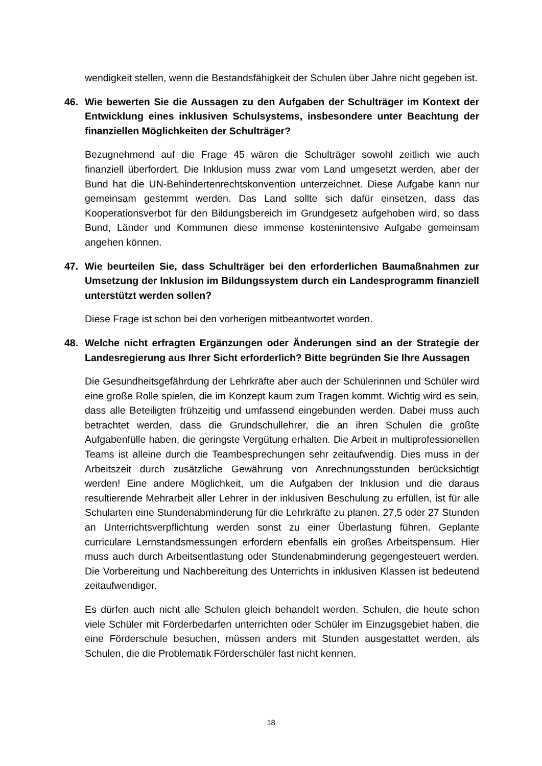wendigkeit stellen, wenn die Bestandsfähigkeit der Schulen über Jahre nicht gegeben ist.
46. Wie bewerten Sie die Aussagen zu den Aufgaben der Schulträger im Kontext der Entwicklung eines inklusiven Schulsystems, insbesondere unter Beachtung der finanziellen Möglichkeiten der Schulträger?
Bezugnehmend auf die Frage 45 wären die Schulträger sowohl zeitlich wie auch finanziell überfordert. Die Inklusion muss zwar vom Land umgesetzt werden, aber der Bund hat die UN-Behindertenrechtskonvention unterzeichnet. Diese Aufgabe kann nur gemeinsam gestemmt werden. Das Land sollte sich dafür einsetzen, dass das Kooperationsverbot für den Bildungsbereich im Grundgesetz aufgehoben wird, so dass Bund, Länder und Kommunen diese immense kostenintensive Aufgabe gemeinsam angehen können.
47. Wie beurteilen Sie, dass Schulträger bei den erforderlichen Baumaßnahmen zur Umsetzung der Inklusion im Bildungssystem durch ein Landesprogramm finanziell unterstützt werden sollen?
Diese Frage ist schon bei den vorherigen mitbeantwortet worden.
48. Welche nicht erfragten Ergänzungen oder Änderungen sind an der Strategie der Landesregierung aus Ihrer Sicht erforderlich? Bitte begründen Sie Ihre Aussagen
Die Gesundheitsgefährdung der Lehrkräfte aber auch der Schülerinnen und Schüler wird eine große Rolle spielen, die im Konzept kaum zum Tragen kommt. Wichtig wird es sein, dass alle Beteiligten frühzeitig und umfassend eingebunden werden. Dabei muss auch betrachtet werden, dass die Grundschullehrer, die an ihren Schulen die größte Aufgabenfülle haben, die geringste Vergütung erhalten. Die Arbeit in multiprofessionellen Teams ist alleine durch die Teambesprechungen sehr zeitaufwendig. Dies muss in der Arbeitszeit durch zusätzliche Gewährung von Anrechnungsstunden berücksichtigt werden! Eine andere Möglichkeit, um die Aufgaben der Inklusion und die daraus resultierende Mehrarbeit aller Lehrer in der inklusiven Beschulung zu erfüllen, ist für alle Schularten eine Stundenabminderung für die Lehrkräfte zu planen. 27,5 oder 27 Stunden an Unterrichtsverpflichtung werden sonst zu einer Überlastung führen. Geplante curriculare Lernstandsmessungen erfordern ebenfalls ein großes Arbeitspensum. Hier muss auch durch Arbeitsentlastung oder Stundenabminderung gegengesteuert werden. Die Vorbereitung und Nachbereitung des Unterrichts in inklusiven Klassen ist bedeutend zeitaufwendiger.
Es dürfen auch nicht alle Schulen gleich behandelt werden. Schulen, die heute schon viele Schüler mit Förderbedarfen unterrichten oder Schüler im Einzugsgebiet haben, die eine Förderschule besuchen, müssen anders mit Stunden ausgestattet werden, als Schulen, die die Problematik Förderschüler fast nicht kennen.
18